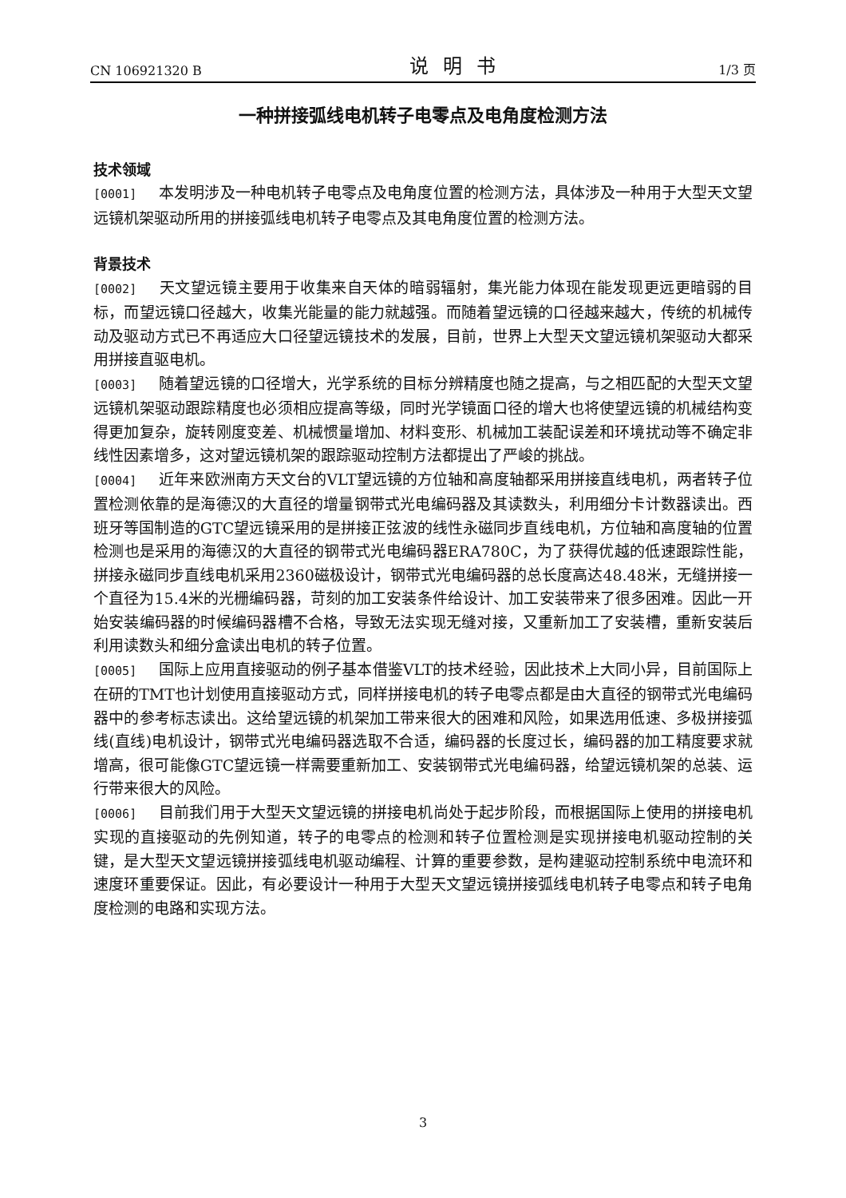CN 106921320 B 说明书 1/3 页
一种拼接弧线电机转子电零点及电角度检测方法
技术领域
[0001] 本发明涉及一种电机转子电零点及电角度位置的检测方法，具体涉及一种用于大型天文望远镜机架驱动所用的拼接弧线电机转子电零点及其电角度位置的检测方法。
背景技术
[0002] 天文望远镜主要用于收集来自天体的暗弱辐射，集光能力体现在能发现更远更暗弱的目标，而望远镜口径越大，收集光能量的能力就越强。而随着望远镜的口径越来越大，传统的机械传动及驱动方式已不再适应大口径望远镜技术的发展，目前，世界上大型天文望远镜机架驱动大都采用拼接直驱电机。
[0003] 随着望远镜的口径增大，光学系统的目标分辨精度也随之提高，与之相匹配的大型天文望远镜机架驱动跟踪精度也必须相应提高等级，同时光学镜面口径的增大也将使望远镜的机械结构变得更加复杂，旋转刚度变差、机械惯量增加、材料变形、机械加工装配误差和环境扰动等不确定非线性因素增多，这对望远镜机架的跟踪驱动控制方法都提出了严峻的挑战。
[0004] 近年来欧洲南方天文台的VLT望远镜的方位轴和高度轴都采用拼接直线电机，两者转子位置检测依靠的是海德汉的大直径的增量钢带式光电编码器及其读数头，利用细分卡计数器读出。西班牙等国制造的GTC望远镜采用的是拼接正弦波的线性永磁同步直线电机，方位轴和高度轴的位置检测也是采用的海德汉的大直径的钢带式光电编码器ERA780C，为了获得优越的低速跟踪性能，拼接永磁同步直线电机采用2360磁极设计，钢带式光电编码器的总长度高达48.48米，无缝拼接一个直径为15.4米的光栅编码器，苛刻的加工安装条件给设计、加工安装带来了很多困难。因此一开始安装编码器的时候编码器槽不合格，导致无法实现无缝对接，又重新加工了安装槽，重新安装后利用读数头和细分盒读出电机的转子位置。
[0005] 国际上应用直接驱动的例子基本借鉴VLT的技术经验，因此技术上大同小异，目前国际上在研的TMT也计划使用直接驱动方式，同样拼接电机的转子电零点都是由大直径的钢带式光电编码器中的参考标志读出。这给望远镜的机架加工带来很大的困难和风险，如果选用低速、多极拼接弧线(直线)电机设计，钢带式光电编码器选取不合适，编码器的长度过长，编码器的加工精度要求就增高，很可能像GTC望远镜一样需要重新加工、安装钢带式光电编码器，给望远镜机架的总装、运行带来很大的风险。
[0006] 目前我们用于大型天文望远镜的拼接电机尚处于起步阶段，而根据国际上使用的拼接电机实现的直接驱动的先例知道，转子的电零点的检测和转子位置检测是实现拼接电机驱动控制的关键，是大型天文望远镜拼接弧线电机驱动编程、计算的重要参数，是构建驱动控制系统中电流环和速度环重要保证。因此，有必要设计一种用于大型天文望远镜拼接弧线电机转子电零点和转子电角度检测的电路和实现方法。
3